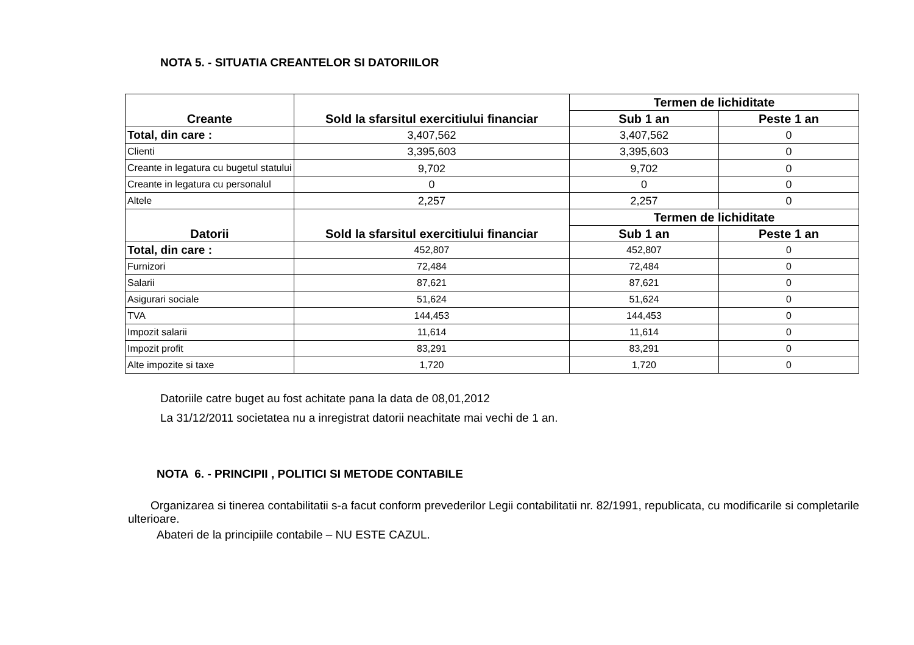NOTA 5. - SITUATIA CREANTELOR SI DATORIILOR
| Creante | Sold la sfarsitul exercitiului financiar | Termen de lichiditate | |
| --- | --- | --- | --- |
| | | Sub 1 an | Peste 1 an |
| Total, din care : | 3,407,562 | 3,407,562 | 0 |
| Clienti | 3,395,603 | 3,395,603 | 0 |
| Creante in legatura cu bugetul statului | 9,702 | 9,702 | 0 |
| Creante in legatura cu personalul | 0 | 0 | 0 |
| Altele | 2,257 | 2,257 | 0 |
| Datorii | Sold la sfarsitul exercitiului financiar | Termen de lichiditate | |
| | | Sub 1 an | Peste 1 an |
| Total, din care : | 452,807 | 452,807 | 0 |
| Furnizori | 72,484 | 72,484 | 0 |
| Salarii | 87,621 | 87,621 | 0 |
| Asigurari sociale | 51,624 | 51,624 | 0 |
| TVA | 144,453 | 144,453 | 0 |
| Impozit salarii | 11,614 | 11,614 | 0 |
| Impozit profit | 83,291 | 83,291 | 0 |
| Alte impozite si taxe | 1,720 | 1,720 | 0 |
Datoriile catre buget au fost achitate pana la data de 08,01,2012
La 31/12/2011 societatea nu a inregistrat datorii neachitate mai vechi de 1 an.
NOTA 6. - PRINCIPII , POLITICI SI METODE CONTABILE
Organizarea si tinerea contabilitatii s-a facut conform prevederilor Legii contabilitatii nr. 82/1991, republicata, cu modificarile si completarile ulterioare.
Abateri de la principiile contabile – NU ESTE CAZUL.